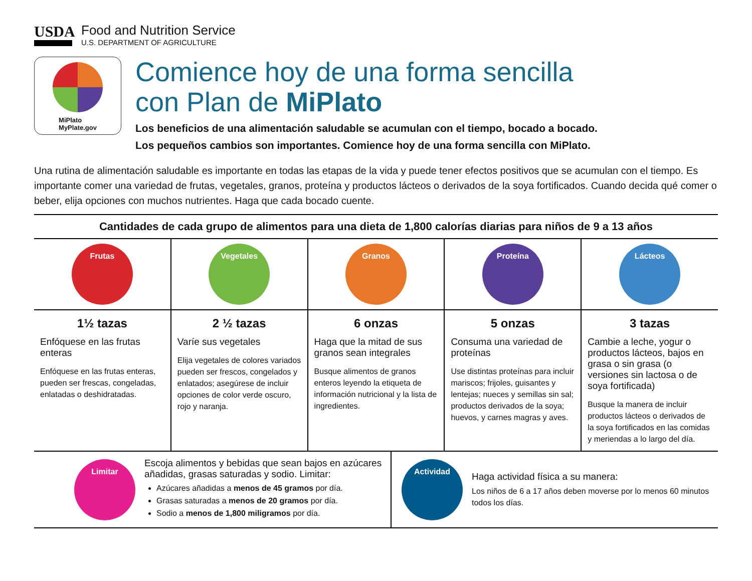USDA
Food and Nutrition Service
U.S. DEPARTMENT OF AGRICULTURE
MiPlato
MyPlate.gov
Comience hoy de una forma sencilla
con Plan de MiPlato
Los beneficios de una alimentación saludable se acumulan con el tiempo, bocado a bocado.
Los pequeños cambios son importantes. Comience hoy de una forma sencilla con MiPlato.
Una rutina de alimentación saludable es importante en todas las etapas de la vida y puede tener efectos positivos que se acumulan con el tiempo. Es importante comer una variedad de frutas, vegetales, granos, proteína y productos lácteos o derivados de la soya fortificados. Cuando decida qué comer o beber, elija opciones con muchos nutrientes. Haga que cada bocado cuente.
Cantidades de cada grupo de alimentos para una dieta de 1,800 calorías diarias para niños de 9 a 13 años
| Frutas 1½ tazas Enfóquese en las frutas enteras Enfóquese en las frutas enteras, pueden ser frescas, congeladas, enlatadas o deshidratadas. | Vegetales 2 ½ tazas Varíe sus vegetales Elija vegetales de colores variados pueden ser frescos, congelados y enlatados; asegúrese de incluir opciones de color verde oscuro, rojo y naranja. | Granos 6 onzas Haga que la mitad de sus granos sean integrales Busque alimentos de granos enteros leyendo la etiqueta de información nutricional y la lista de ingredientes. | Proteína 5 onzas Consuma una variedad de proteínas Use distintas proteínas para incluir mariscos; frijoles, guisantes y lentejas; nueces y semillas sin sal; productos derivados de la soya; huevos, y carnes magras y aves. | Lácteos 3 tazas Cambie a leche, yogur o productos lácteos, bajos en grasa o sin grasa (o versiones sin lactosa o de soya fortificada) Busque la manera de incluir productos lácteos o derivados de la soya fortificados en las comidas y meriendas a lo largo del día. |
Limitar
Escoja alimentos y bebidas que sean bajos en azúcares añadidas, grasas saturadas y sodio. Limitar:
Azúcares añadidas a menos de 45 gramos por día.
Grasas saturadas a menos de 20 gramos por día.
Sodio a menos de 1,800 miligramos por día.
Actividad
Haga actividad física a su manera:
Los niños de 6 a 17 años deben moverse por lo menos 60 minutos todos los días.